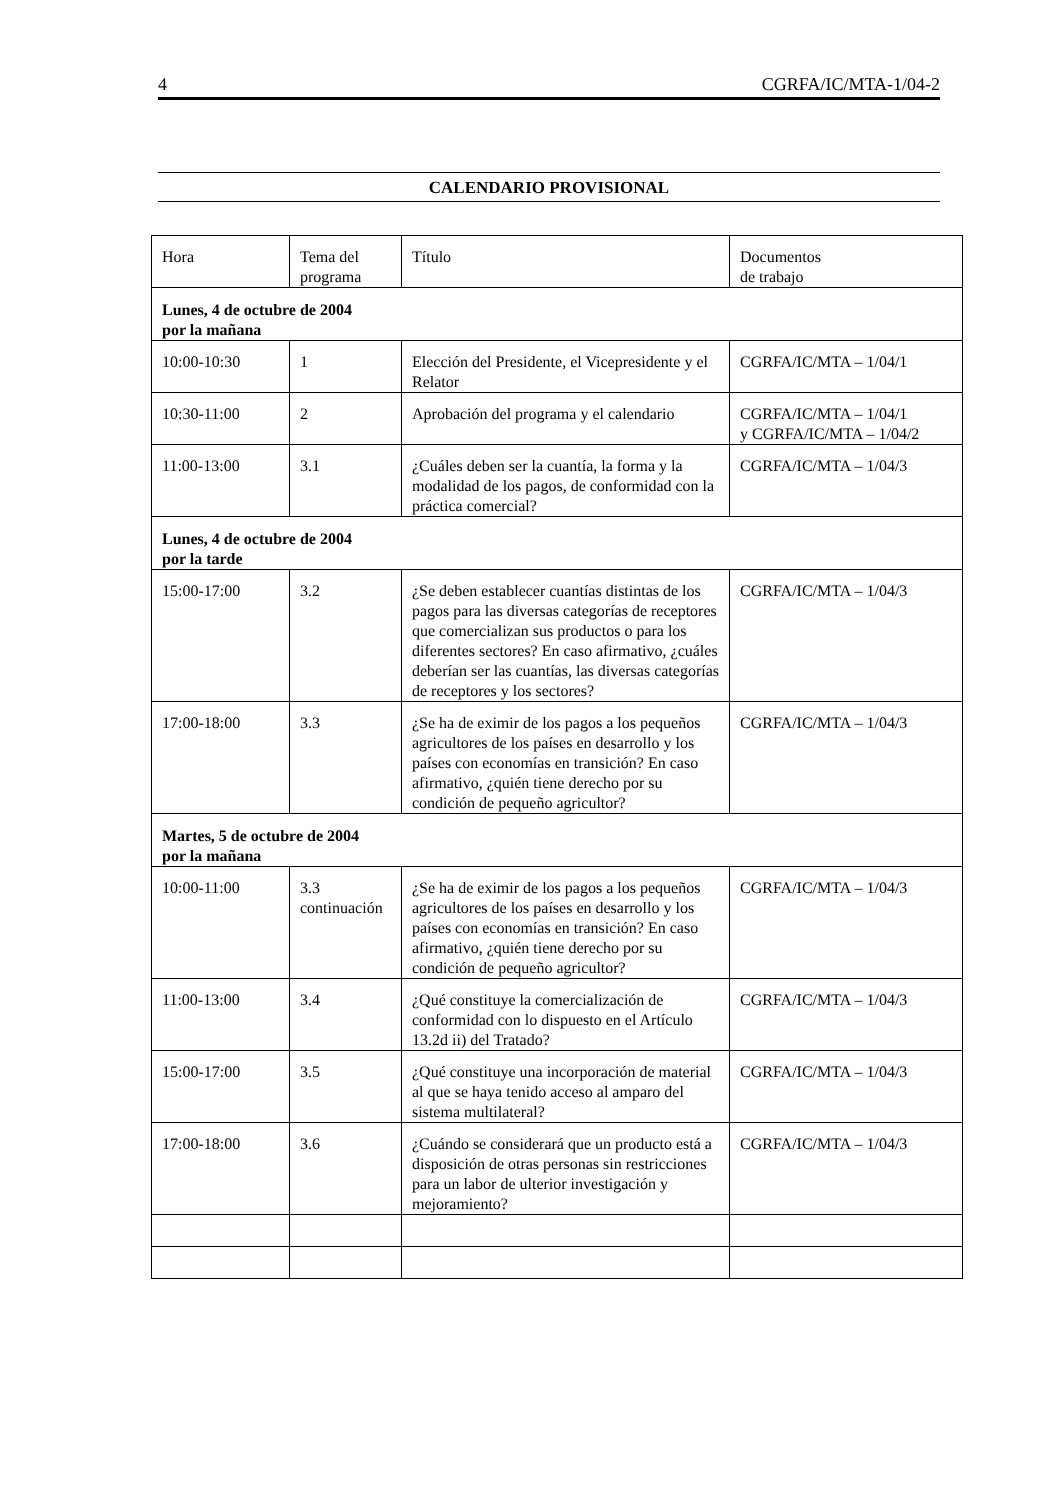4 CGRFA/IC/MTA-1/04-2
CALENDARIO PROVISIONAL
| Hora | Tema del programa | Título | Documentos de trabajo |
| --- | --- | --- | --- |
| Lunes, 4 de octubre de 2004 por la mañana | | | |
| 10:00-10:30 | 1 | Elección del Presidente, el Vicepresidente y el Relator | CGRFA/IC/MTA – 1/04/1 |
| 10:30-11:00 | 2 | Aprobación del programa y el calendario | CGRFA/IC/MTA – 1/04/1 y CGRFA/IC/MTA – 1/04/2 |
| 11:00-13:00 | 3.1 | ¿Cuáles deben ser la cuantía, la forma y la modalidad de los pagos, de conformidad con la práctica comercial? | CGRFA/IC/MTA – 1/04/3 |
| Lunes, 4 de octubre de 2004 por la tarde | | | |
| 15:00-17:00 | 3.2 | ¿Se deben establecer cuantías distintas de los pagos para las diversas categorías de receptores que comercializan sus productos o para los diferentes sectores? En caso afirmativo, ¿cuáles deberían ser las cuantías, las diversas categorías de receptores y los sectores? | CGRFA/IC/MTA – 1/04/3 |
| 17:00-18:00 | 3.3 | ¿Se ha de eximir de los pagos a los pequeños agricultores de los países en desarrollo y los países con economías en transición? En caso afirmativo, ¿quién tiene derecho por su condición de pequeño agricultor? | CGRFA/IC/MTA – 1/04/3 |
| Martes, 5 de octubre de 2004 por la mañana | | | |
| 10:00-11:00 | 3.3 continuación | ¿Se ha de eximir de los pagos a los pequeños agricultores de los países en desarrollo y los países con economías en transición? En caso afirmativo, ¿quién tiene derecho por su condición de pequeño agricultor? | CGRFA/IC/MTA – 1/04/3 |
| 11:00-13:00 | 3.4 | ¿Qué constituye la comercialización de conformidad con lo dispuesto en el Artículo 13.2d ii) del Tratado? | CGRFA/IC/MTA – 1/04/3 |
| 15:00-17:00 | 3.5 | ¿Qué constituye una incorporación de material al que se haya tenido acceso al amparo del sistema multilateral? | CGRFA/IC/MTA – 1/04/3 |
| 17:00-18:00 | 3.6 | ¿Cuándo se considerará que un producto está a disposición de otras personas sin restricciones para un labor de ulterior investigación y mejoramiento? | CGRFA/IC/MTA – 1/04/3 |